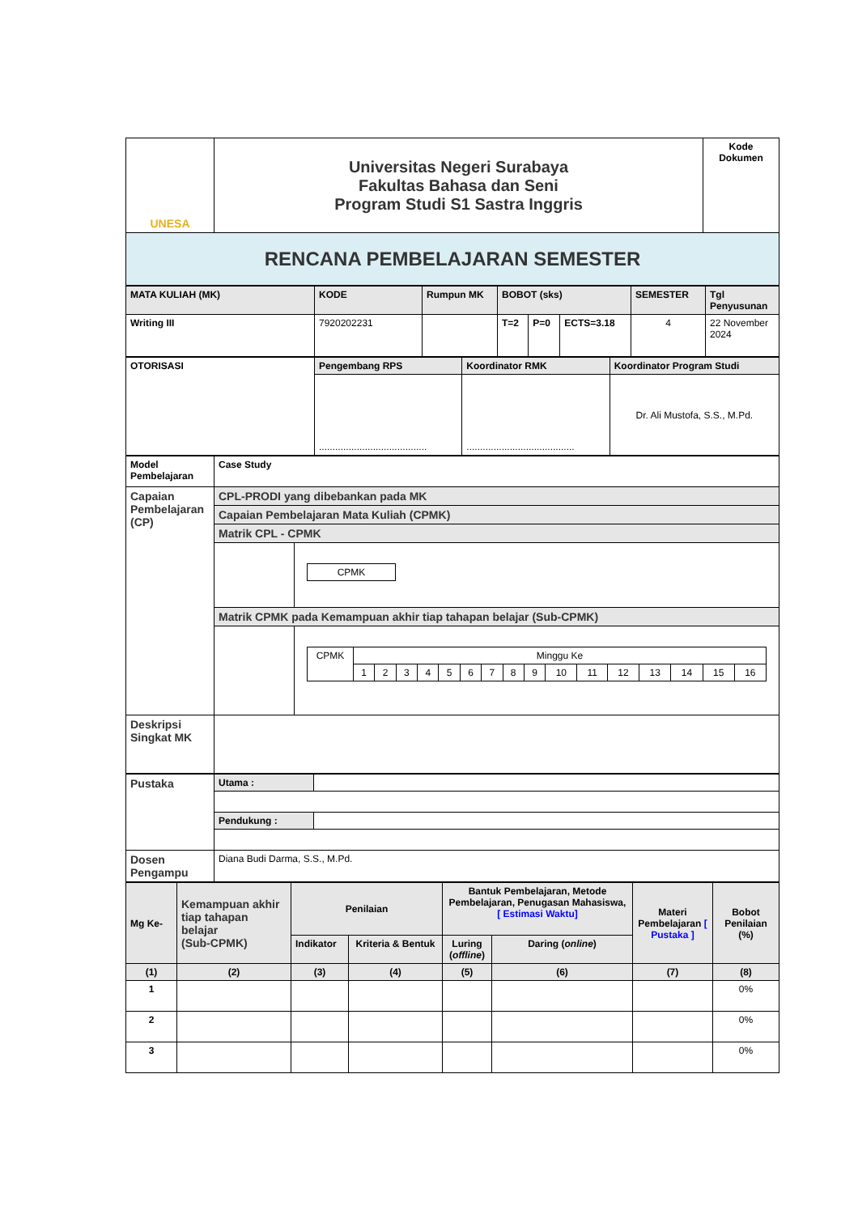| UNESA | Universitas Negeri Surabaya Fakultas Bahasa dan Seni Program Studi S1 Sastra Inggris | Kode Dokumen |
| RENCANA PEMBELAJARAN SEMESTER | | |
| MATA KULIAH (MK) | KODE | Rumpun MK | BOBOT (sks) | | | SEMESTER | Tgl Penyusunan |
| Writing III | 7920202231 | | T=2 | P=0 | ECTS=3.18 | 4 | 22 November 2024 |
| OTORISASI | Pengembang RPS | Koordinator RMK | Koordinator Program Studi |
| | ........................................ | ........................................ | Dr. Ali Mustofa, S.S., M.Pd. |
| Model Pembelajaran | Case Study | |
| Capaian Pembelajaran (CP) | CPL-PRODI yang dibebankan pada MK | |
| | Capaian Pembelajaran Mata Kuliah (CPMK) | |
| | Matrik CPL - CPMK | |
| | | / CPMK / |
| | Matrik CPMK pada Kemampuan akhir tiap tahapan belajar (Sub-CPMK) | |
| | | / CPMK / Minggu Ke / / / / / / / / / / / / / / / / / / 1 / 2 / 3 / 4 / 5 / 6 / 7 / 8 / 9 / 10 / 11 / 12 / 13 / 14 / 15 / 16 / |
| Deskripsi Singkat MK | | |
| Pustaka | Utama : | |
| | Pendukung : | |
| Dosen Pengampu | Diana Budi Darma, S.S., M.Pd. | |
| Mg Ke- | Kemampuan akhir tiap tahapan belajar (Sub-CPMK) | Penilaian | | Bantuk Pembelajaran, Metode Pembelajaran, Penugasan Mahasiswa, [ Estimasi Waktu] | | Materi Pembelajaran [ Pustaka ] | Bobot Penilaian (%) |
| | | Indikator | Kriteria & Bentuk | Luring ( offline ) | Daring ( online ) | | |
| (1) | (2) | (3) | (4) | (5) | (6) | (7) | (8) |
| 1 | | | | | | | 0% |
| 2 | | | | | | | 0% |
| 3 | | | | | | | 0% |